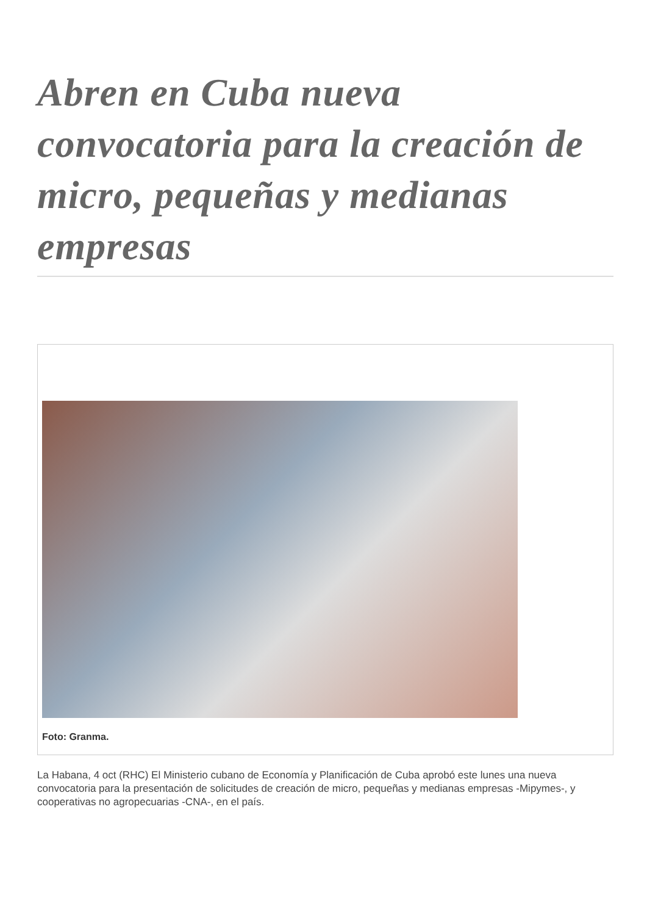Abren en Cuba nueva convocatoria para la creación de micro, pequeñas y medianas empresas
Foto: Granma.
La Habana, 4 oct (RHC) El Ministerio cubano de Economía y Planificación de Cuba aprobó este lunes una nueva convocatoria para la presentación de solicitudes de creación de micro, pequeñas y medianas empresas -Mipymes-, y cooperativas no agropecuarias -CNA-, en el país.